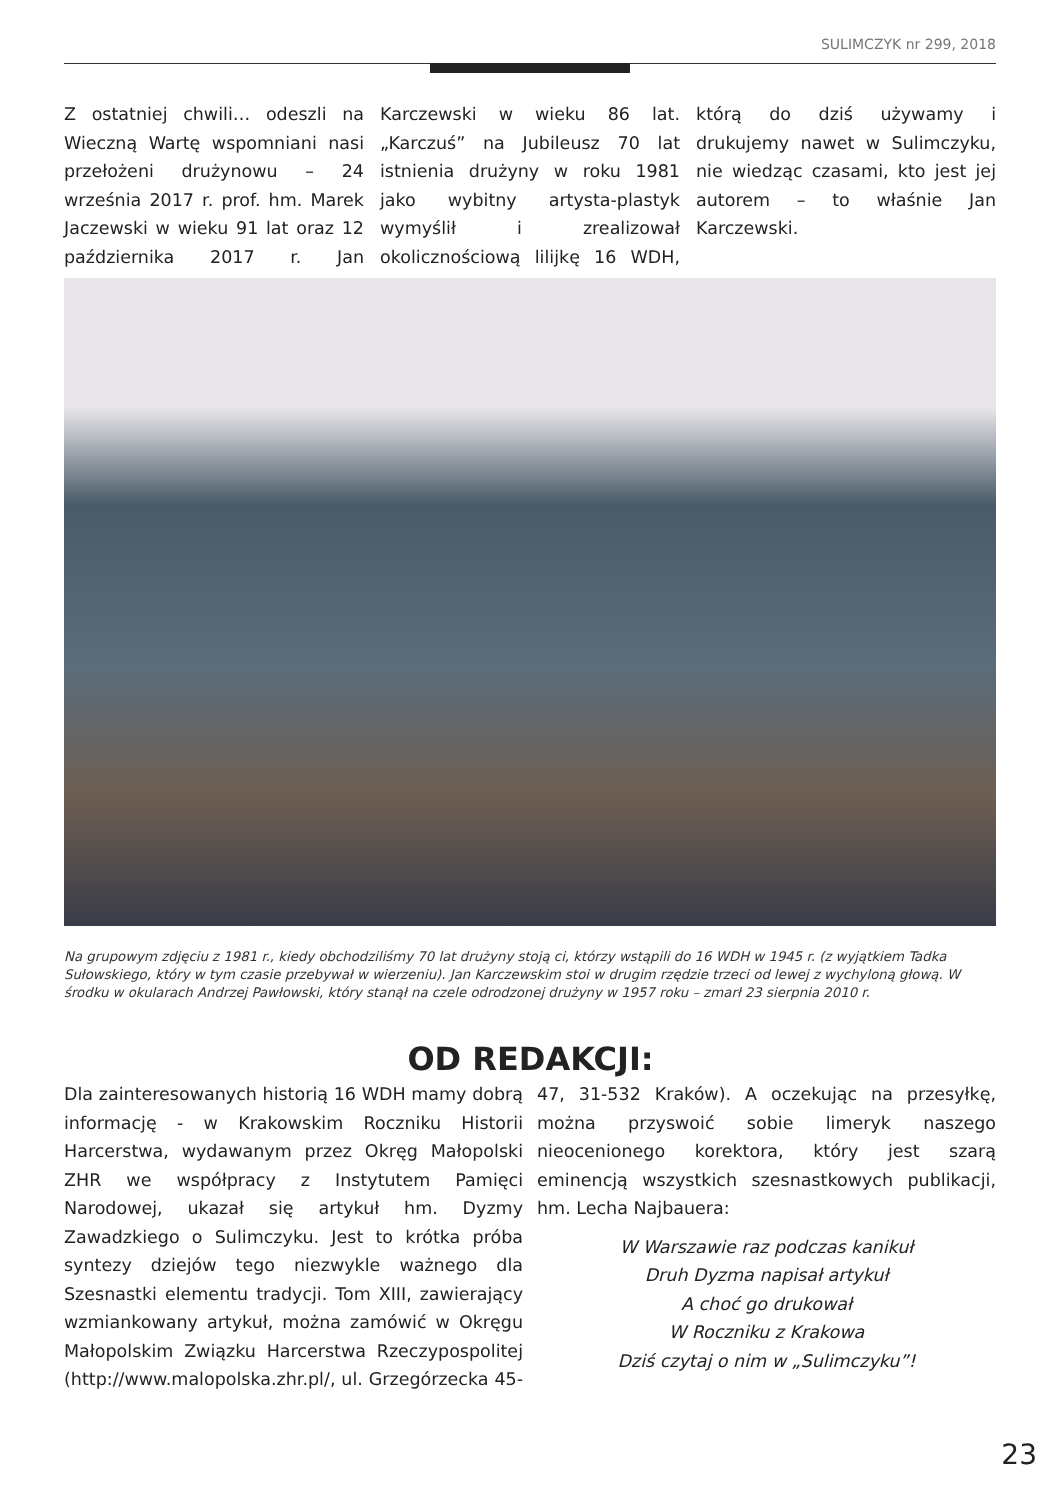SULIMCZYK nr 299, 2018
Z ostatniej chwili… odeszli na Wieczną Wartę wspomniani nasi przełożeni drużynowu – 24 września 2017 r. prof. hm. Marek Jaczewski w wieku 91 lat oraz 12 października 2017 r. Jan Karczewski w wieku 86 lat. „Karczuś” na Jubileusz 70 lat istnienia drużyny w roku 1981 jako wybitny artysta-plastyk wymyślił i zrealizował okolicznościową lilijkę 16 WDH, którą do dziś używamy i drukujemy nawet w Sulimczyku, nie wiedząc czasami, kto jest jej autorem – to właśnie Jan Karczewski.
Na grupowym zdjęciu z 1981 r., kiedy obchodziliśmy 70 lat drużyny stoją ci, którzy wstąpili do 16 WDH w 1945 r. (z wyjątkiem Tadka Sułowskiego, który w tym czasie przebywał w wierzeniu). Jan Karczewskim stoi w drugim rzędzie trzeci od lewej z wychyloną głową. W środku w okularach Andrzej Pawłowski, który stanął na czele odrodzonej drużyny w 1957 roku – zmarł 23 sierpnia 2010 r.
OD REDAKCJI:
Dla zainteresowanych historią 16 WDH mamy dobrą informację - w Krakowskim Roczniku Historii Harcerstwa, wydawanym przez Okręg Małopolski ZHR we współpracy z Instytutem Pamięci Narodowej, ukazał się artykuł hm. Dyzmy Zawadzkiego o Sulimczyku. Jest to krótka próba syntezy dziejów tego niezwykle ważnego dla Szesnastki elementu tradycji. Tom XIII, zawierający wzmiankowany artykuł, można zamówić w Okręgu Małopolskim Związku Harcerstwa Rzeczypospolitej (http://www.malopolska.zhr.pl/, ul. Grzegórzecka 45-47, 31-532 Kraków). A oczekując na przesyłkę, można przyswoić sobie limeryk naszego nieocenionego korektora, który jest szarą eminencją wszystkich szesnastkowych publikacji, hm. Lecha Najbauera:
W Warszawie raz podczas kanikuł
Druh Dyzma napisał artykuł
A choć go drukował
W Roczniku z Krakowa
Dziś czytaj o nim w „Sulimczyku”!
23